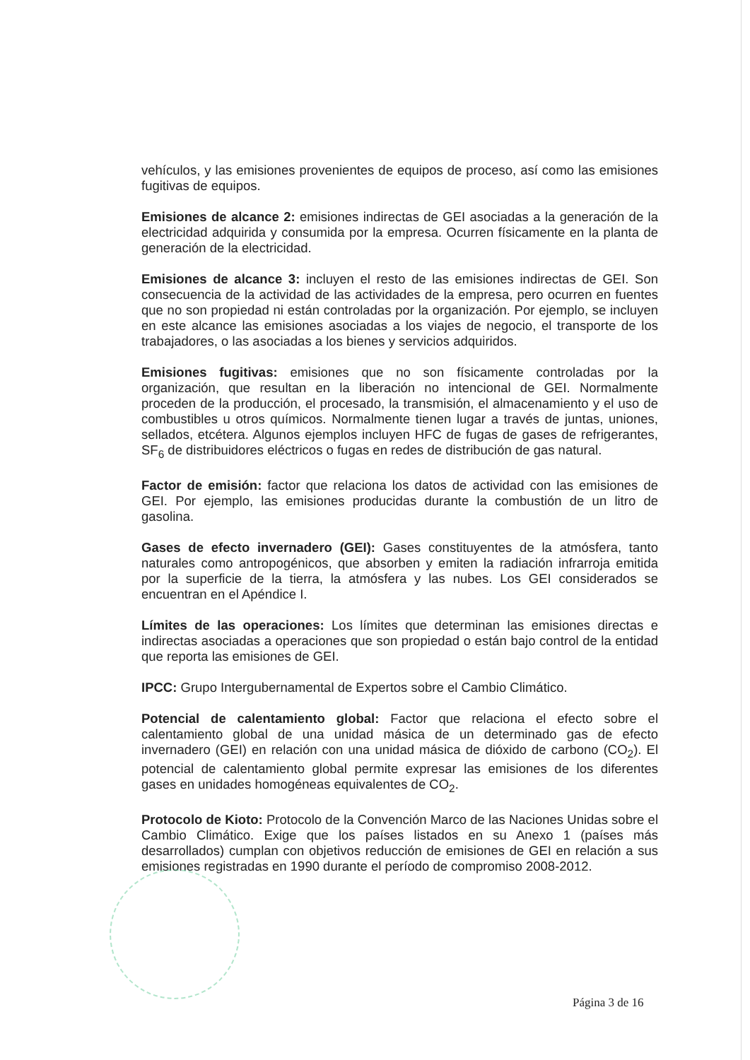vehículos, y las emisiones provenientes de equipos de proceso, así como las emisiones fugitivas de equipos.
Emisiones de alcance 2: emisiones indirectas de GEI asociadas a la generación de la electricidad adquirida y consumida por la empresa. Ocurren físicamente en la planta de generación de la electricidad.
Emisiones de alcance 3: incluyen el resto de las emisiones indirectas de GEI. Son consecuencia de la actividad de las actividades de la empresa, pero ocurren en fuentes que no son propiedad ni están controladas por la organización. Por ejemplo, se incluyen en este alcance las emisiones asociadas a los viajes de negocio, el transporte de los trabajadores, o las asociadas a los bienes y servicios adquiridos.
Emisiones fugitivas: emisiones que no son físicamente controladas por la organización, que resultan en la liberación no intencional de GEI. Normalmente proceden de la producción, el procesado, la transmisión, el almacenamiento y el uso de combustibles u otros químicos. Normalmente tienen lugar a través de juntas, uniones, sellados, etcétera. Algunos ejemplos incluyen HFC de fugas de gases de refrigerantes, SF<sub>6</sub> de distribuidores eléctricos o fugas en redes de distribución de gas natural.
Factor de emisión: factor que relaciona los datos de actividad con las emisiones de GEI. Por ejemplo, las emisiones producidas durante la combustión de un litro de gasolina.
Gases de efecto invernadero (GEI): Gases constituyentes de la atmósfera, tanto naturales como antropogénicos, que absorben y emiten la radiación infrarroja emitida por la superficie de la tierra, la atmósfera y las nubes. Los GEI considerados se encuentran en el Apéndice I.
Límites de las operaciones: Los límites que determinan las emisiones directas e indirectas asociadas a operaciones que son propiedad o están bajo control de la entidad que reporta las emisiones de GEI.
IPCC: Grupo Intergubernamental de Expertos sobre el Cambio Climático.
Potencial de calentamiento global: Factor que relaciona el efecto sobre el calentamiento global de una unidad másica de un determinado gas de efecto invernadero (GEI) en relación con una unidad másica de dióxido de carbono (CO<sub>2</sub>). El potencial de calentamiento global permite expresar las emisiones de los diferentes gases en unidades homogéneas equivalentes de CO<sub>2</sub>.
Protocolo de Kioto: Protocolo de la Convención Marco de las Naciones Unidas sobre el Cambio Climático. Exige que los países listados en su Anexo 1 (países más desarrollados) cumplan con objetivos reducción de emisiones de GEI en relación a sus emisiones registradas en 1990 durante el período de compromiso 2008-2012.
Página 3 de 16